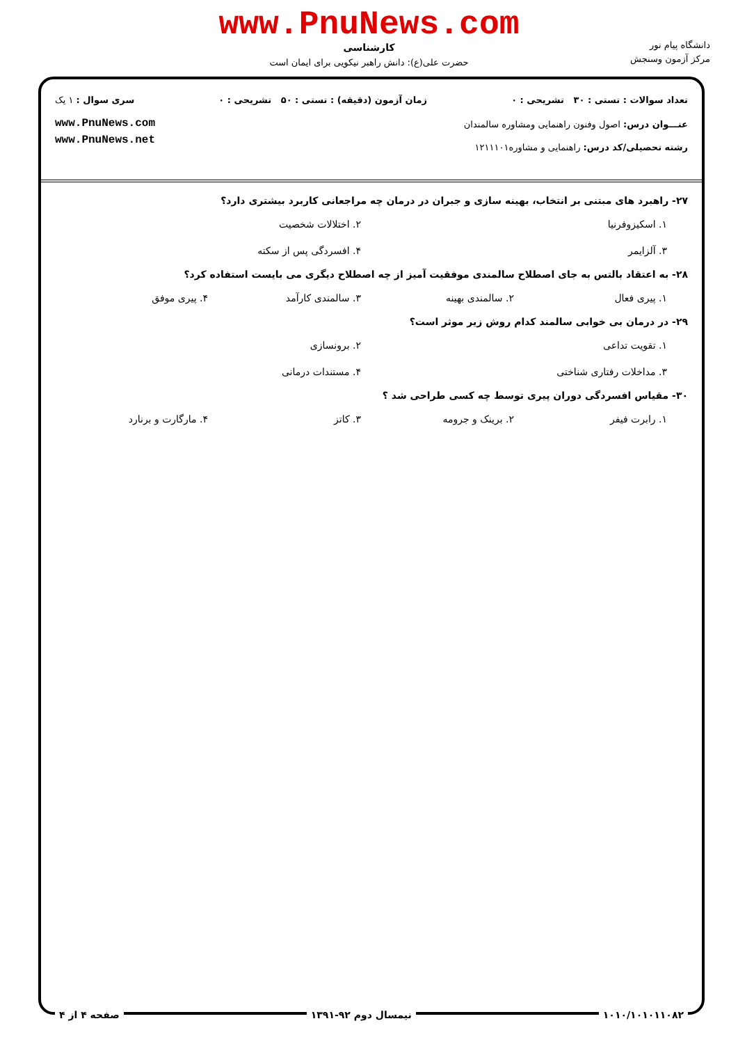www.PnuNews.com
کارشناسی
حضرت علی(ع): دانش راهبر نیکویی برای ایمان است
دانشگاه پیام نور
مرکز آزمون وسنجش
تعداد سوالات : تستی : ۳۰ تشریحی : ۰ زمان آزمون (دقیقه) : تستی : ۵۰ تشریحی : ۰ سری سوال : ۱ یک
عنـــوان درس: اصول وفنون راهنمایی ومشاوره سالمندان
رشته تحصیلی/کد درس: راهنمایی و مشاوره۱۲۱۱۱۰۱
www.PnuNews.com
www.PnuNews.net
۲۷- راهبرد های مبتنی بر انتخاب، بهینه سازی و جبران در درمان چه مراجعانی کاربرد بیشتری دارد؟
۱. اسکیزوفرنیا ۲. اختلالات شخصیت ۳. آلزایمر ۴. افسردگی پس از سکته
۲۸- به اعتقاد بالتس به جای اصطلاح سالمندی موفقیت آمیز از چه اصطلاح دیگری می بایست استفاده کرد؟
۱. پیری فعال ۲. سالمندی بهینه ۳. سالمندی کارآمد ۴. پیری موفق
۲۹- در درمان بی خوابی سالمند کدام روش زیر موثر است؟
۱. تقویت تداعی ۲. برونسازی ۳. مداخلات رفتاری شناختی ۴. مستندات درمانی
۳۰- مقیاس افسردگی دوران پیری توسط چه کسی طراحی شد ؟
۱. رابرت فیفر ۲. برینک و جرومه ۳. کاتز ۴. مارگارت و برنارد
۱۰۱۰/۱۰۱۰۱۱۰۸۲ نیمسال دوم ۹۲-۱۳۹۱ صفحه ۴ از ۴